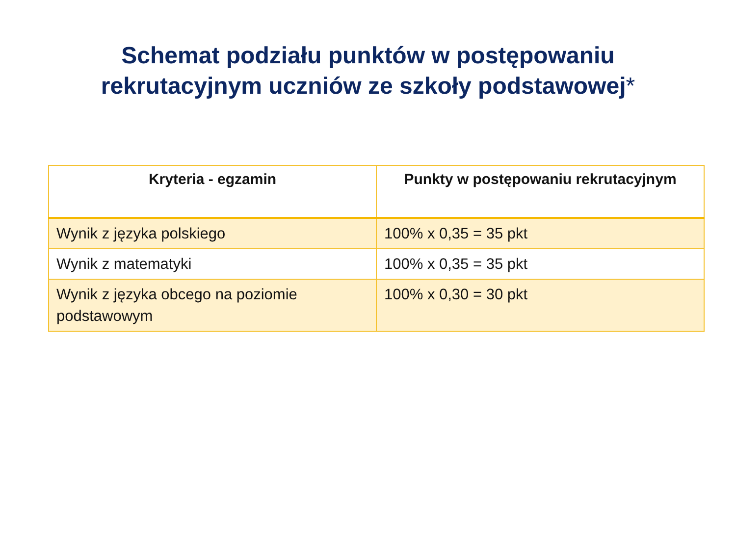Schemat podziału punktów w postępowaniu
rekrutacyjnym uczniów ze szkoły podstawowej*
| Kryteria - egzamin | Punkty w postępowaniu rekrutacyjnym |
| --- | --- |
| Wynik z języka polskiego | 100% x 0,35 = 35 pkt |
| Wynik z matematyki | 100% x 0,35 = 35 pkt |
| Wynik z języka obcego na poziomie podstawowym | 100% x 0,30 = 30 pkt |